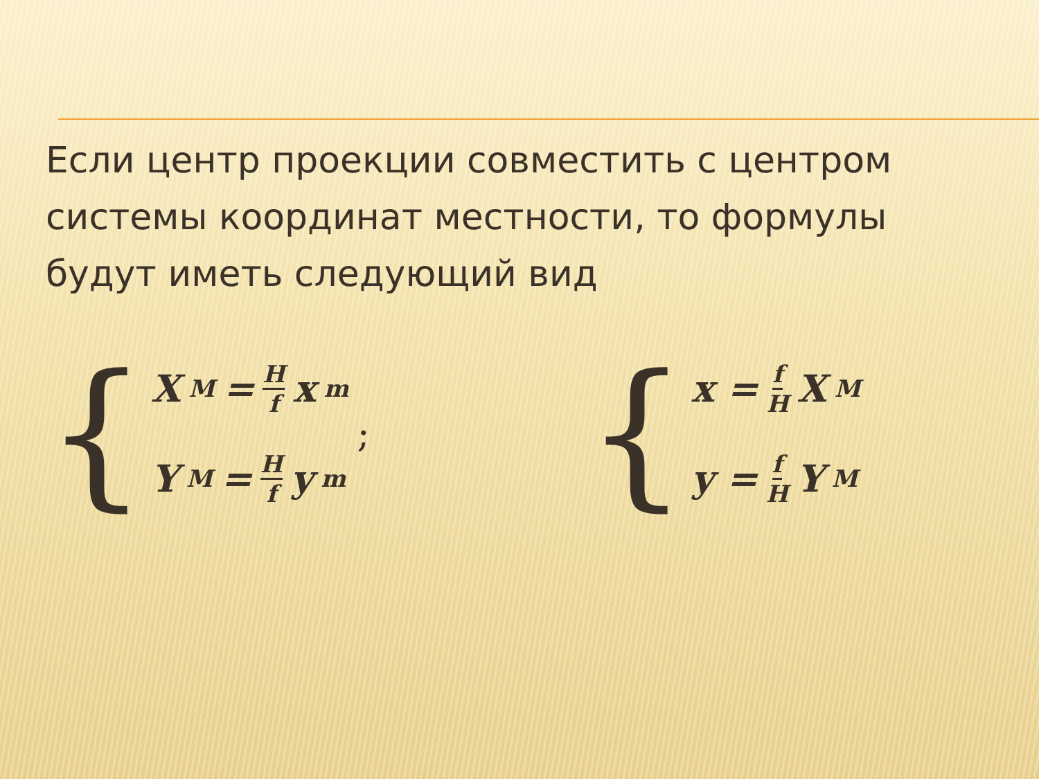Если центр проекции совместить с центром системы координат местности, то формулы будут иметь следующий вид
{
X<sub>M</sub> = H f x<sub>m</sub>
Y<sub>M</sub> = H f y<sub>m</sub>
;
{
x = f H X<sub>M</sub>
y = f H Y<sub>M</sub>